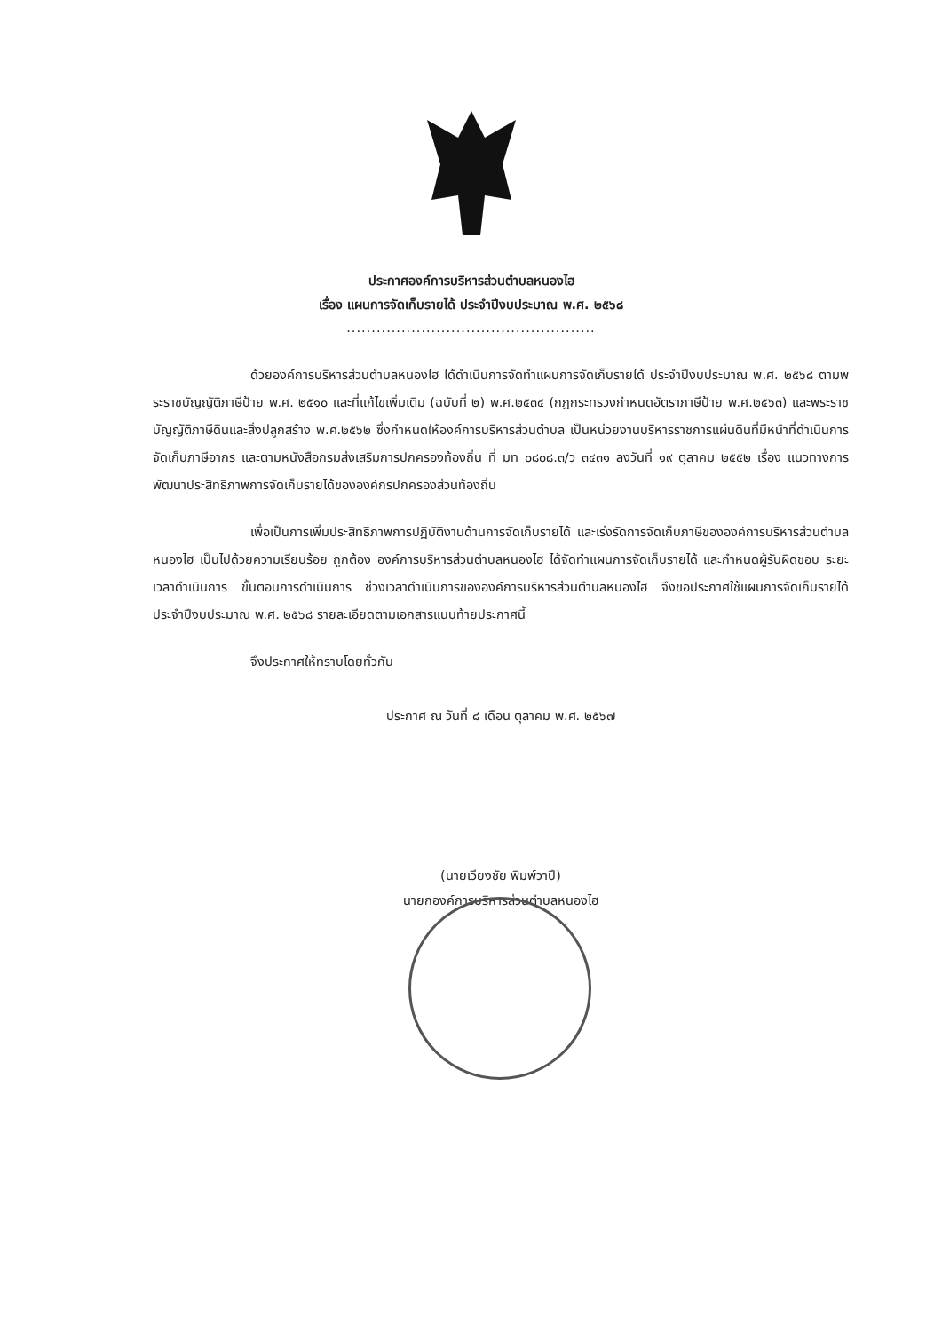ประกาศองค์การบริหารส่วนตำบลหนองไฮ
เรื่อง แผนการจัดเก็บรายได้ ประจำปีงบประมาณ พ.ศ. ๒๕๖๘
..................................................
ด้วยองค์การบริหารส่วนตำบลหนองไฮ ได้ดำเนินการจัดทำแผนการจัดเก็บรายได้ ประจำปีงบประมาณ พ.ศ. ๒๕๖๘ ตามพระราชบัญญัติภาษีป้าย พ.ศ. ๒๕๑๐ และที่แก้ไขเพิ่มเติม (ฉบับที่ ๒) พ.ศ.๒๕๓๔ (กฎกระทรวงกำหนดอัตราภาษีป้าย พ.ศ.๒๕๖๓) และพระราชบัญญัติภาษีดินและสิ่งปลูกสร้าง พ.ศ.๒๕๖๒ ซึ่งกำหนดให้องค์การบริหารส่วนตำบล เป็นหน่วยงานบริหารราชการแผ่นดินที่มีหน้าที่ดำเนินการจัดเก็บภาษีอากร และตามหนังสือกรมส่งเสริมการปกครองท้องถิ่น ที่ มท ๐๘๐๘.๓/ว ๓๔๓๑ ลงวันที่ ๑๙ ตุลาคม ๒๕๕๒ เรื่อง แนวทางการพัฒนาประสิทธิภาพการจัดเก็บรายได้ขององค์กรปกครองส่วนท้องถิ่น
เพื่อเป็นการเพิ่มประสิทธิภาพการปฏิบัติงานด้านการจัดเก็บรายได้ และเร่งรัดการจัดเก็บภาษีขององค์การบริหารส่วนตำบลหนองไฮ เป็นไปด้วยความเรียบร้อย ถูกต้อง องค์การบริหารส่วนตำบลหนองไฮ ได้จัดทำแผนการจัดเก็บรายได้ และกำหนดผู้รับผิดชอบ ระยะเวลาดำเนินการ ขั้นตอนการดำเนินการ ช่วงเวลาดำเนินการขององค์การบริหารส่วนตำบลหนองไฮ จึงขอประกาศใช้แผนการจัดเก็บรายได้ ประจำปีงบประมาณ พ.ศ. ๒๕๖๘ รายละเอียดตามเอกสารแนบท้ายประกาศนี้
จึงประกาศให้ทราบโดยทั่วกัน
ประกาศ ณ วันที่ ๘ เดือน ตุลาคม พ.ศ. ๒๕๖๗
(นายเวียงชัย พิมพ์วาปี)
นายกองค์การบริหารส่วนตำบลหนองไฮ